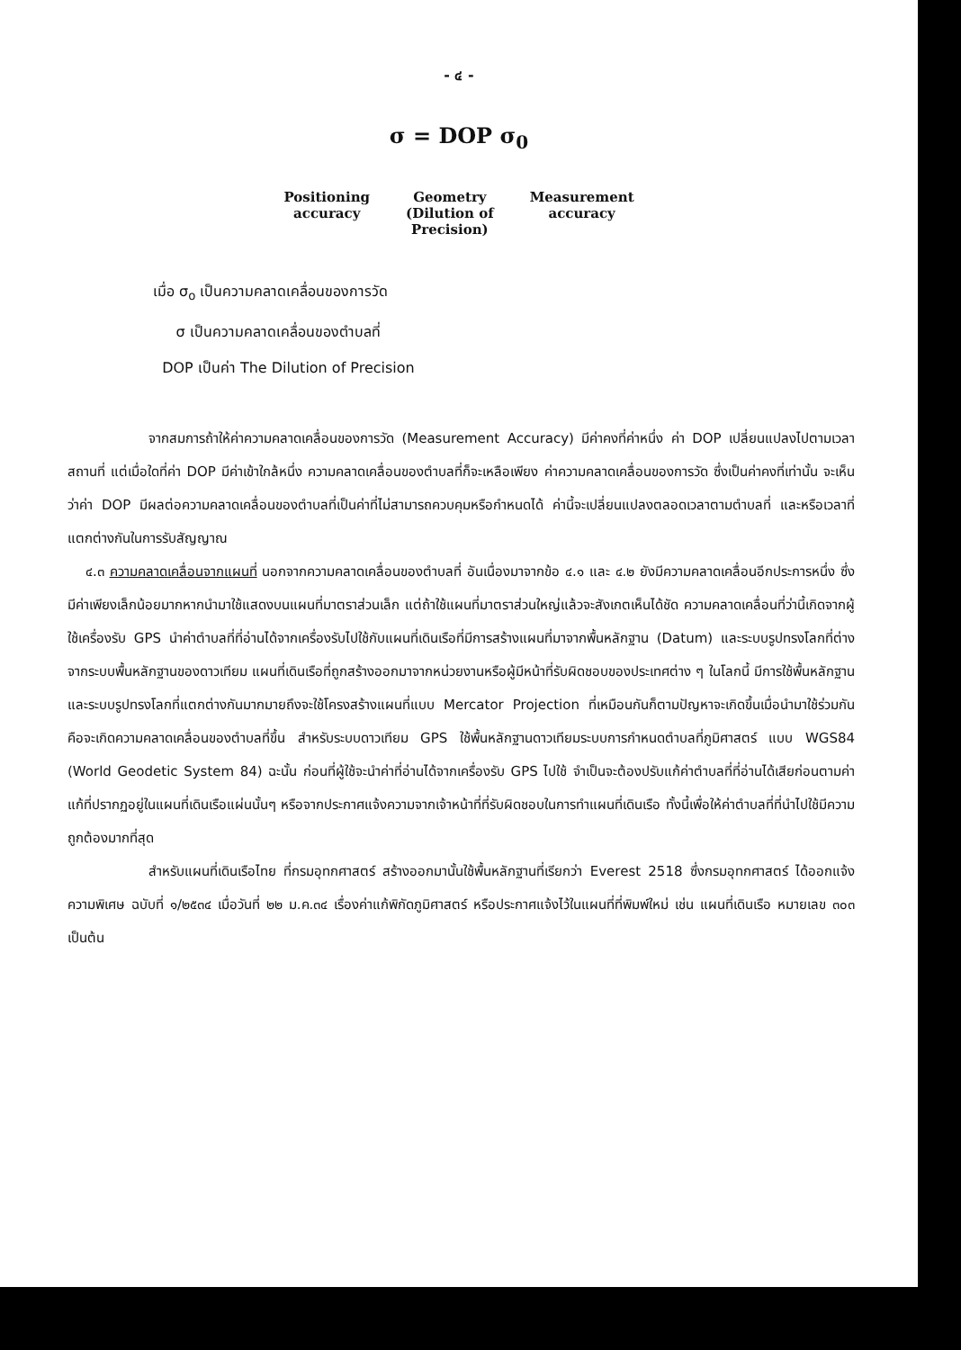- ๔ -
σ = DOP σ<sub>0</sub>
Positioning
accuracy
Geometry
(Dilution of
Precision)
Measurement
accuracy
เมื่อ σ<sub>o</sub> เป็นความคลาดเคลื่อนของการวัด
σ เป็นความคลาดเคลื่อนของตำบลที่
DOP เป็นค่า The Dilution of Precision
จากสมการถ้าให้ค่าความคลาดเคลื่อนของการวัด (Measurement Accuracy) มีค่าคงที่ค่าหนึ่ง ค่า DOP เปลี่ยนแปลงไปตามเวลา สถานที่ แต่เมื่อใดที่ค่า DOP มีค่าเข้าใกล้หนึ่ง ความคลาดเคลื่อนของตำบลที่ก็จะเหลือเพียง ค่าความคลาดเคลื่อนของการวัด ซึ่งเป็นค่าคงที่เท่านั้น จะเห็นว่าค่า DOP มีผลต่อความคลาดเคลื่อนของตำบลที่เป็นค่าที่ไม่สามารถควบคุมหรือกำหนดได้ ค่านี้จะเปลี่ยนแปลงตลอดเวลาตามตำบลที่ และหรือเวลาที่แตกต่างกันในการรับสัญญาณ
๔.๓ ความคลาดเคลื่อนจากแผนที่ นอกจากความคลาดเคลื่อนของตำบลที่ อันเนื่องมาจากข้อ ๔.๑ และ ๔.๒ ยังมีความคลาดเคลื่อนอีกประการหนึ่ง ซึ่งมีค่าเพียงเล็กน้อยมากหากนำมาใช้แสดงบนแผนที่มาตราส่วนเล็ก แต่ถ้าใช้แผนที่มาตราส่วนใหญ่แล้วจะสังเกตเห็นได้ชัด ความคลาดเคลื่อนที่ว่านี้เกิดจากผู้ใช้เครื่องรับ GPS นำค่าตำบลที่ที่อ่านได้จากเครื่องรับไปใช้กับแผนที่เดินเรือที่มีการสร้างแผนที่มาจากพื้นหลักฐาน (Datum) และระบบรูปทรงโลกที่ต่างจากระบบพื้นหลักฐานของดาวเทียม แผนที่เดินเรือที่ถูกสร้างออกมาจากหน่วยงานหรือผู้มีหน้าที่รับผิดชอบของประเทศต่าง ๆ ในโลกนี้ มีการใช้พื้นหลักฐานและระบบรูปทรงโลกที่แตกต่างกันมากมายถึงจะใช้โครงสร้างแผนที่แบบ Mercator Projection ที่เหมือนกันก็ตามปัญหาจะเกิดขึ้นเมื่อนำมาใช้ร่วมกันคือจะเกิดความคลาดเคลื่อนของตำบลที่ขึ้น สำหรับระบบดาวเทียม GPS ใช้พื้นหลักฐานดาวเทียมระบบการกำหนดตำบลที่ภูมิศาสตร์ แบบ WGS84 (World Geodetic System 84) ฉะนั้น ก่อนที่ผู้ใช้จะนำค่าที่อ่านได้จากเครื่องรับ GPS ไปใช้ จำเป็นจะต้องปรับแก้ค่าตำบลที่ที่อ่านได้เสียก่อนตามค่าแก้ที่ปรากฏอยู่ในแผนที่เดินเรือแผ่นนั้นๆ หรือจากประกาศแจ้งความจากเจ้าหน้าที่ที่รับผิดชอบในการทำแผนที่เดินเรือ ทั้งนี้เพื่อให้ค่าตำบลที่ที่นำไปใช้มีความถูกต้องมากที่สุด
สำหรับแผนที่เดินเรือไทย ที่กรมอุทกศาสตร์ สร้างออกมานั้นใช้พื้นหลักฐานที่เรียกว่า Everest 2518 ซึ่งกรมอุทกศาสตร์ ได้ออกแจ้งความพิเศษ ฉบับที่ ๑/๒๕๓๔ เมื่อวันที่ ๒๒ ม.ค.๓๔ เรื่องค่าแก้พิกัดภูมิศาสตร์ หรือประกาศแจ้งไว้ในแผนที่ที่พิมพ์ใหม่ เช่น แผนที่เดินเรือ หมายเลข ๓๐๓ เป็นต้น